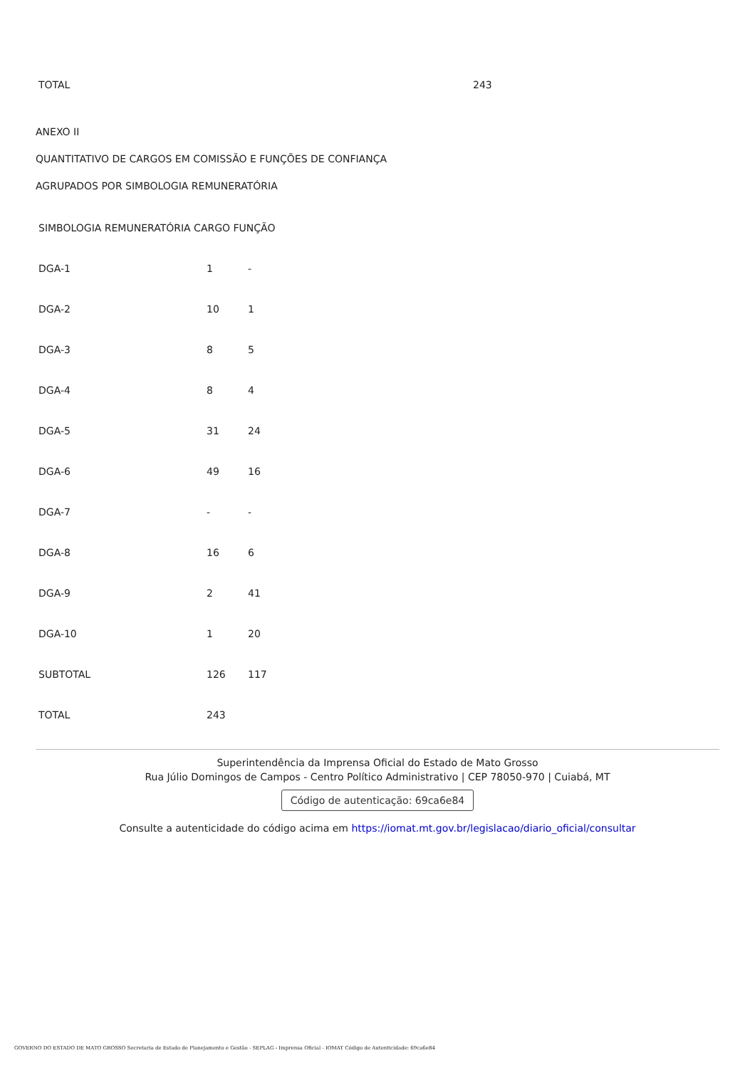| TOTAL | 243 |
ANEXO II
QUANTITATIVO DE CARGOS EM COMISSÃO E FUNÇÕES DE CONFIANÇA
AGRUPADOS POR SIMBOLOGIA REMUNERATÓRIA
| SIMBOLOGIA REMUNERATÓRIA CARGO FUNÇÃO | | |
| DGA-1 | 1 | - |
| DGA-2 | 10 | 1 |
| DGA-3 | 8 | 5 |
| DGA-4 | 8 | 4 |
| DGA-5 | 31 | 24 |
| DGA-6 | 49 | 16 |
| DGA-7 | - | - |
| DGA-8 | 16 | 6 |
| DGA-9 | 2 | 41 |
| DGA-10 | 1 | 20 |
| SUBTOTAL | 126 | 117 |
| TOTAL | 243 | |
Superintendência da Imprensa Oficial do Estado de Mato Grosso
Rua Júlio Domingos de Campos - Centro Político Administrativo | CEP 78050-970 | Cuiabá, MT
Código de autenticação: 69ca6e84
Consulte a autenticidade do código acima em https://iomat.mt.gov.br/legislacao/diario_oficial/consultar
GOVERNO DO ESTADO DE MATO GROSSO Secretaria de Estado de Planejamento e Gestão - SEPLAG - Imprensa Oficial - IOMAT Código de Autenticidade: 69ca6e84